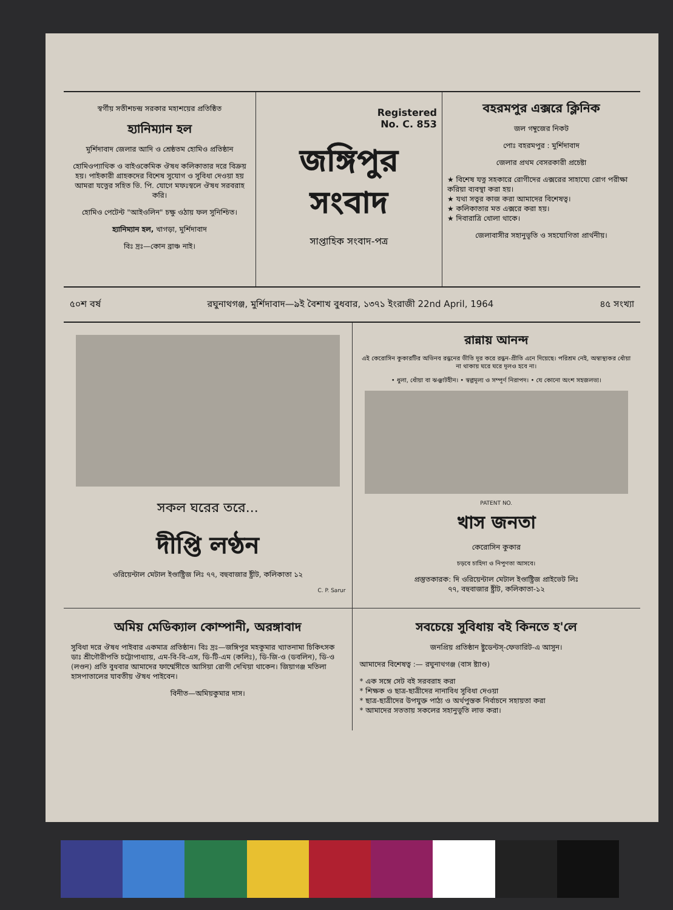স্বর্গীয় সতীশচন্দ্র সরকার মহাশয়ের প্রতিষ্ঠিত
হ্যানিম্যান হল
মুর্শিদাবাদ জেলার আদি ও শ্রেষ্ঠতম হোমিও প্রতিষ্ঠান
হোমিওপ্যাথিক ও বাইওকেমিক ঔষধ কলিকাতার দরে বিক্রয় হয়। পাইকারী গ্রাহকদের বিশেষ সুযোগ ও সুবিধা দেওয়া হয় আমরা যত্নের সহিত ভি. পি. যোগে মফঃস্বলে ঔষধ সরবরাহ করি।
হোমিও পেটেন্ট "আইওলিন" চক্ষু ওঠায় ফল সুনিশ্চিত।
হ্যানিম্যান হল, খাগড়া, মুর্শিদাবাদ
বিঃ দ্রঃ—কোন ব্রাঞ্চ নাই।
Registered
No. C. 853
জঙ্গিপুর সংবাদ
সাপ্তাহিক সংবাদ-পত্র
বহরমপুর এক্সরে ক্লিনিক
জল গম্বুজের নিকট
পোঃ বহরমপুর : মুর্শিদাবাদ
জেলার প্রথম বেসরকারী প্রচেষ্টা
★ বিশেষ যত্ন সহকারে রোগীদের এক্সরের সাহায্যে রোগ পরীক্ষা করিয়া ব্যবস্থা করা হয়।
★ যথা সত্বর কাজ করা আমাদের বিশেষত্ব।
★ কলিকাতার মত এক্সরে করা হয়।
★ দিবারাত্রি খোলা থাকে।
জেলাবাসীর সহানুভূতি ও সহযোগিতা প্রার্থনীয়।
৫০শ বর্ষ রঘুনাথগঞ্জ, মুর্শিদাবাদ—৯ই বৈশাখ বুধবার, ১৩৭১ ইংরাজী 22nd April, 1964 ৪৫ সংখ্যা
সকল ঘরের তরে...
দীপ্তি লণ্ঠন
ওরিয়েন্টাল মেটাল ইণ্ডাষ্ট্রিজ লিঃ ৭৭, বহুবাজার ষ্ট্রীট, কলিকাতা ১২
C. P. Sarur
রান্নায় আনন্দ
এই কেরোসিন কুকারটির অভিনব রন্ধনের ভীতি দূর করে রন্ধন-প্রীতি এনে দিয়েছে। পরিশ্রম নেই, অস্বাস্থ্যকর ধোঁয়া না থাকায় ঘরে ঘরে দূলও হবে না।
• ধুলা, ধোঁয়া বা ঝঞ্ঝাটহীন। • স্বল্পমূল্য ও সম্পূর্ণ নিরাপদ। • যে কোনো অংশ সহজলভ্য।
PATENT NO.
খাস জনতা
কেরোসিন কুকার
চড়বে চাহিদা ও নিপুণতা আসবে।
প্রস্তুতকারক: দি ওরিয়েন্টাল মেটাল ইণ্ডাষ্ট্রিজ প্রাইভেট লিঃ
৭৭, বহুবাজার ষ্ট্রীট, কলিকাতা-১২
অমিয় মেডিক্যাল কোম্পানী, অরঙ্গাবাদ
সুবিধা দরে ঔষধ পাইবার একমাত্র প্রতিষ্ঠান। বিঃ দ্রঃ—জঙ্গিপুর মহকুমার খ্যাতনামা চিকিৎসক ডাঃ শ্রীগৌরীপতি চট্টোপাধ্যায়, এম-বি-বি-এস, ডি-টি-এম (কলিঃ), ডি-জি-ও (ডবলিন), ডি-ও (লণ্ডন) প্রতি বুধবার আমাদের ফার্ম্মেসীতে আসিয়া রোগী দেখিয়া থাকেন। জিয়াগঞ্জ মতিলা হাসপাতালের যাবতীয় ঔষধ পাইবেন।
বিনীত—অমিয়কুমার দাস।
সবচেয়ে সুবিধায় বই কিনতে হ'লে
জনপ্রিয় প্রতিষ্ঠান ষ্টুডেন্টস্-ফেভারিট-এ আসুন।
আমাদের বিশেষত্ব :— রঘুনাথগঞ্জ (বাস ষ্ট্যাণ্ড)
* এক সঙ্গে সেট বই সরবরাহ করা
* শিক্ষক ও ছাত্র-ছাত্রীদের নানাবিধ সুবিধা দেওয়া
* ছাত্র-ছাত্রীদের উপযুক্ত পাঠ্য ও অর্থপুস্তক নির্বাচনে সহায়তা করা
* আমাদের সততায় সকলের সহানুভূতি লাভ করা।